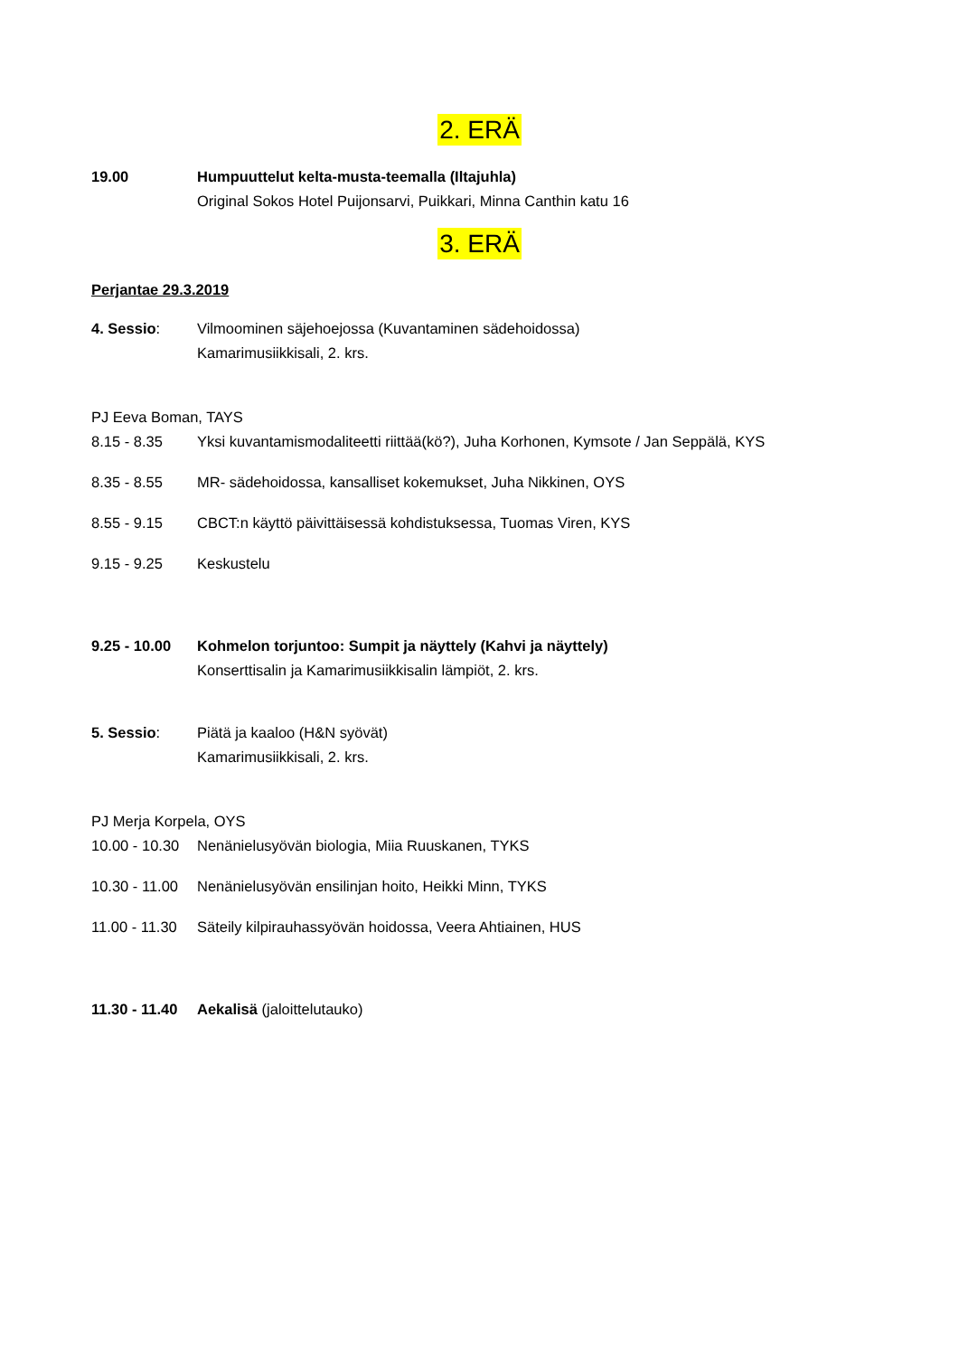2. ERÄ
19.00 Humpuuttelut kelta-musta-teemalla (Iltajuhla)
Original Sokos Hotel Puijonsarvi, Puikkari, Minna Canthin katu 16
3. ERÄ
Perjantae 29.3.2019
4. Sessio: Vilmoominen säjehoejossa (Kuvantaminen sädehoidossa)
Kamarimusiikkisali, 2. krs.
PJ Eeva Boman, TAYS
8.15 - 8.35 Yksi kuvantamismodaliteetti riittää(kö?), Juha Korhonen, Kymsote / Jan Seppälä, KYS
8.35 - 8.55 MR- sädehoidossa, kansalliset kokemukset, Juha Nikkinen, OYS
8.55 - 9.15 CBCT:n käyttö päivittäisessä kohdistuksessa, Tuomas Viren, KYS
9.15 - 9.25 Keskustelu
9.25 - 10.00
Kohmelon torjuntoo: Sumpit ja näyttely (Kahvi ja näyttely)
Konserttisalin ja Kamarimusiikkisalin lämpiöt, 2. krs.
5. Sessio: Piätä ja kaaloo (H&N syövät)
Kamarimusiikkisali, 2. krs.
PJ Merja Korpela, OYS
10.00 - 10.30
Nenänielusyövän biologia, Miia Ruuskanen, TYKS
10.30 - 11.00
Nenänielusyövän ensilinjan hoito, Heikki Minn, TYKS
11.00 - 11.30
Säteily kilpirauhassyövän hoidossa, Veera Ahtiainen, HUS
11.30 - 11.40
Aekalisä (jaloittelutauko)